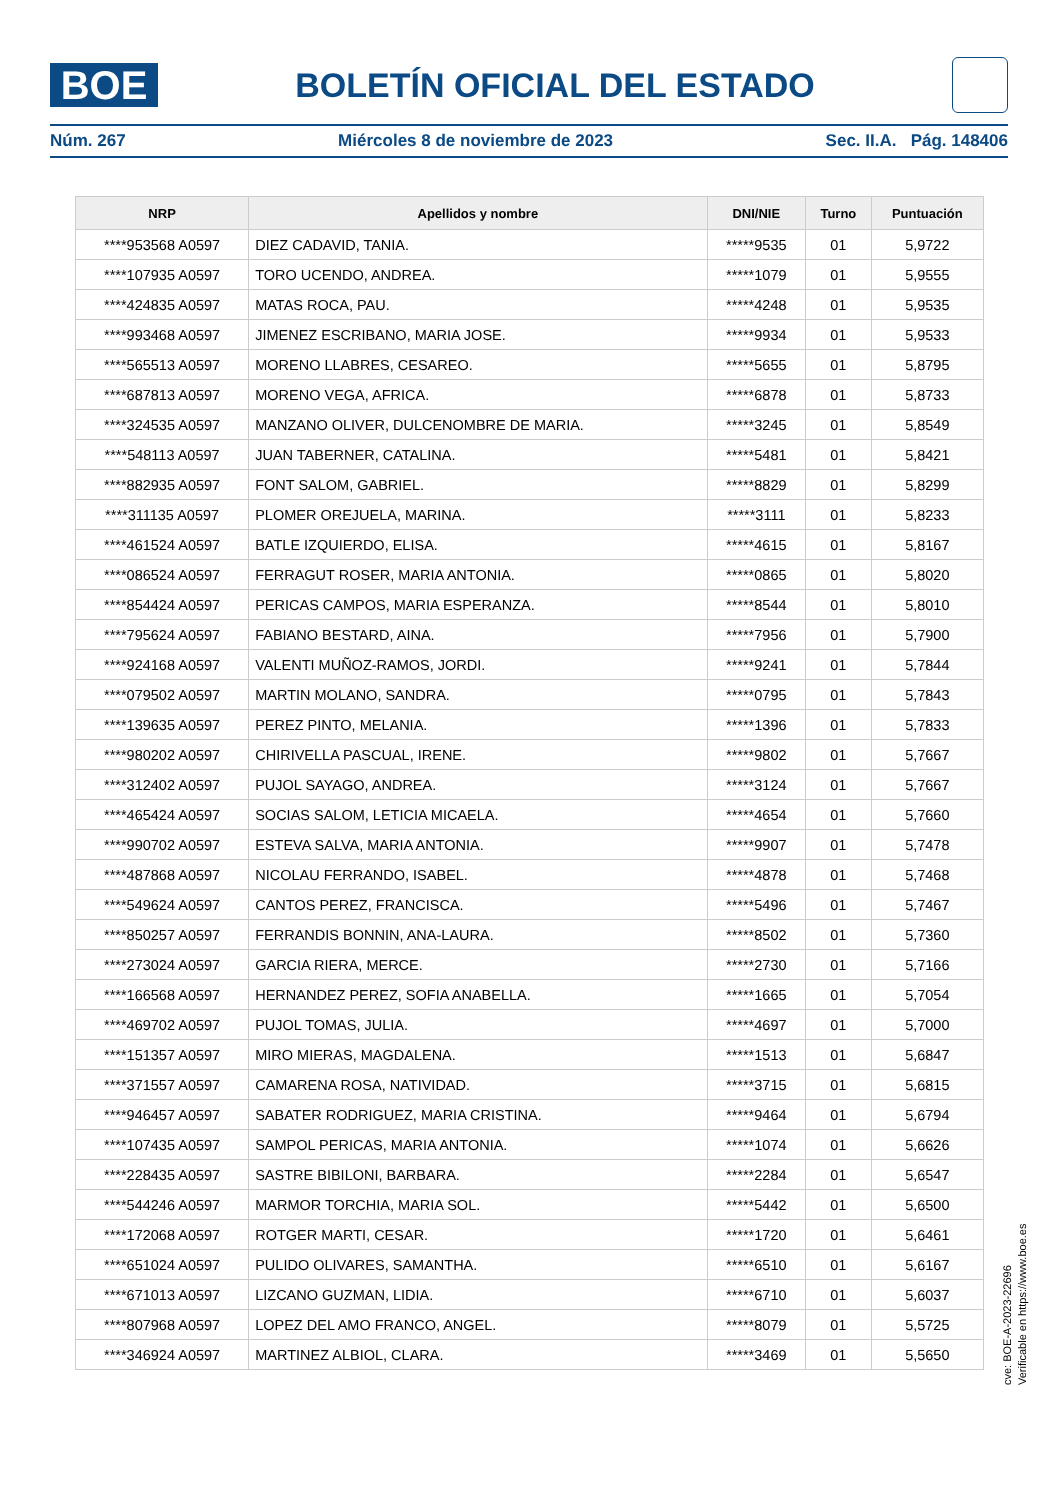BOE
BOLETÍN OFICIAL DEL ESTADO
Núm. 267 Miércoles 8 de noviembre de 2023 Sec. II.A. Pág. 148406
| NRP | Apellidos y nombre | DNI/NIE | Turno | Puntuación |
| --- | --- | --- | --- | --- |
| ****953568 A0597 | DIEZ CADAVID, TANIA. | *****9535 | 01 | 5,9722 |
| ****107935 A0597 | TORO UCENDO, ANDREA. | *****1079 | 01 | 5,9555 |
| ****424835 A0597 | MATAS ROCA, PAU. | *****4248 | 01 | 5,9535 |
| ****993468 A0597 | JIMENEZ ESCRIBANO, MARIA JOSE. | *****9934 | 01 | 5,9533 |
| ****565513 A0597 | MORENO LLABRES, CESAREO. | *****5655 | 01 | 5,8795 |
| ****687813 A0597 | MORENO VEGA, AFRICA. | *****6878 | 01 | 5,8733 |
| ****324535 A0597 | MANZANO OLIVER, DULCENOMBRE DE MARIA. | *****3245 | 01 | 5,8549 |
| ****548113 A0597 | JUAN TABERNER, CATALINA. | *****5481 | 01 | 5,8421 |
| ****882935 A0597 | FONT SALOM, GABRIEL. | *****8829 | 01 | 5,8299 |
| ****311135 A0597 | PLOMER OREJUELA, MARINA. | *****3111 | 01 | 5,8233 |
| ****461524 A0597 | BATLE IZQUIERDO, ELISA. | *****4615 | 01 | 5,8167 |
| ****086524 A0597 | FERRAGUT ROSER, MARIA ANTONIA. | *****0865 | 01 | 5,8020 |
| ****854424 A0597 | PERICAS CAMPOS, MARIA ESPERANZA. | *****8544 | 01 | 5,8010 |
| ****795624 A0597 | FABIANO BESTARD, AINA. | *****7956 | 01 | 5,7900 |
| ****924168 A0597 | VALENTI MUÑOZ-RAMOS, JORDI. | *****9241 | 01 | 5,7844 |
| ****079502 A0597 | MARTIN MOLANO, SANDRA. | *****0795 | 01 | 5,7843 |
| ****139635 A0597 | PEREZ PINTO, MELANIA. | *****1396 | 01 | 5,7833 |
| ****980202 A0597 | CHIRIVELLA PASCUAL, IRENE. | *****9802 | 01 | 5,7667 |
| ****312402 A0597 | PUJOL SAYAGO, ANDREA. | *****3124 | 01 | 5,7667 |
| ****465424 A0597 | SOCIAS SALOM, LETICIA MICAELA. | *****4654 | 01 | 5,7660 |
| ****990702 A0597 | ESTEVA SALVA, MARIA ANTONIA. | *****9907 | 01 | 5,7478 |
| ****487868 A0597 | NICOLAU FERRANDO, ISABEL. | *****4878 | 01 | 5,7468 |
| ****549624 A0597 | CANTOS PEREZ, FRANCISCA. | *****5496 | 01 | 5,7467 |
| ****850257 A0597 | FERRANDIS BONNIN, ANA-LAURA. | *****8502 | 01 | 5,7360 |
| ****273024 A0597 | GARCIA RIERA, MERCE. | *****2730 | 01 | 5,7166 |
| ****166568 A0597 | HERNANDEZ PEREZ, SOFIA ANABELLA. | *****1665 | 01 | 5,7054 |
| ****469702 A0597 | PUJOL TOMAS, JULIA. | *****4697 | 01 | 5,7000 |
| ****151357 A0597 | MIRO MIERAS, MAGDALENA. | *****1513 | 01 | 5,6847 |
| ****371557 A0597 | CAMARENA ROSA, NATIVIDAD. | *****3715 | 01 | 5,6815 |
| ****946457 A0597 | SABATER RODRIGUEZ, MARIA CRISTINA. | *****9464 | 01 | 5,6794 |
| ****107435 A0597 | SAMPOL PERICAS, MARIA ANTONIA. | *****1074 | 01 | 5,6626 |
| ****228435 A0597 | SASTRE BIBILONI, BARBARA. | *****2284 | 01 | 5,6547 |
| ****544246 A0597 | MARMOR TORCHIA, MARIA SOL. | *****5442 | 01 | 5,6500 |
| ****172068 A0597 | ROTGER MARTI, CESAR. | *****1720 | 01 | 5,6461 |
| ****651024 A0597 | PULIDO OLIVARES, SAMANTHA. | *****6510 | 01 | 5,6167 |
| ****671013 A0597 | LIZCANO GUZMAN, LIDIA. | *****6710 | 01 | 5,6037 |
| ****807968 A0597 | LOPEZ DEL AMO FRANCO, ANGEL. | *****8079 | 01 | 5,5725 |
| ****346924 A0597 | MARTINEZ ALBIOL, CLARA. | *****3469 | 01 | 5,5650 |
cve: BOE-A-2023-22696
Verificable en https://www.boe.es